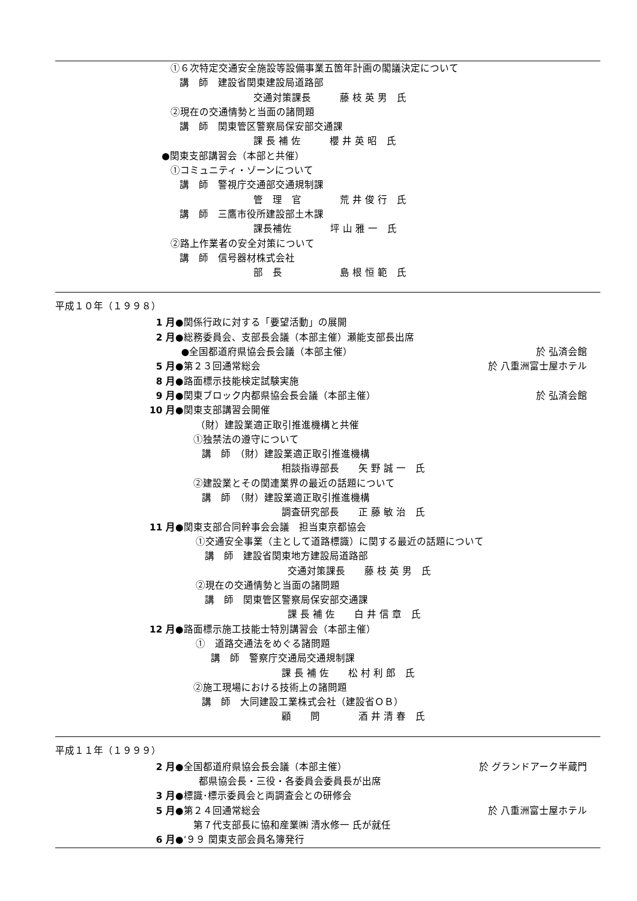①６次特定交通安全施設等設備事業五箇年計画の閣議決定について
講　師　建設省関東建設局道路部
交通対策課長　　　藤 枝 英 男　氏
②現在の交通情勢と当面の諸問題
講　師　関東管区警察局保安部交通課
課 長 補 佐　　　櫻 井 英 昭　氏
●関東支部講習会（本部と共催）
①コミュニティ・ゾーンについて
講　師　警視庁交通部交通規制課
管　理　官　　　　荒 井 俊 行　氏
講　師　三鷹市役所建設部土木課
課長補佐　　　　坪 山 雅 一　氏
②路上作業者の安全対策について
講　師　信号器材株式会社
部　長　　　　　　島 根 恒 範　氏
平成１０年（１９９８）
1 月 ●関係行政に対する「要望活動」の展開
2 月 ●総務委員会、支部長会議（本部主催）瀬能支部長出席
●全国都道府県協会長会議（本部主催） 於 弘済会館
5 月 ●第２３回通常総会 於 八重洲富士屋ホテル
8 月 ●路面標示技能検定試験実施
9 月 ●関東ブロック内都県協会長会議（本部主催） 於 弘済会館
10 月 ●関東支部講習会開催
（財）建設業適正取引推進機構と共催
①独禁法の遵守について
講　師　（財）建設業適正取引推進機構
相談指導部長　　矢 野 誠 一　氏
②建設業とその関連業界の最近の話題について
講　師　（財）建設業適正取引推進機構
調査研究部長　　正 藤 敏 治　氏
11 月 ●関東支部合同幹事会会議　担当東京都協会
①交通安全事業（主として道路標識）に関する最近の話題について
講　師　建設省関東地方建設局道路部
交通対策課長　　藤 枝 英 男　氏
②現在の交通情勢と当面の諸問題
講　師　関東管区警察局保安部交通課
課 長 補 佐　　白 井 信 章　氏
12 月 ●路面標示施工技能士特別講習会（本部主催）
①　道路交通法をめぐる諸問題
講　師　警察庁交通局交通規制課
課 長 補 佐　　松 村 利 郎　氏
②施工現場における技術上の諸問題
講　師　大同建設工業株式会社（建設省ＯＢ）
顧　　問　　　　酒 井 清 春　氏
平成１１年（１９９９）
2 月 ●全国都道府県協会長会議（本部主催） 於 グランドアーク半蔵門
都県協会長・三役・各委員会委員長が出席
3 月 ●標識･標示委員会と両調査会との研修会
5 月 ●第２４回通常総会 於 八重洲富士屋ホテル
第７代支部長に協和産業㈱ 清水修一 氏が就任
6 月 ●‘９９ 関東支部会員名簿発行